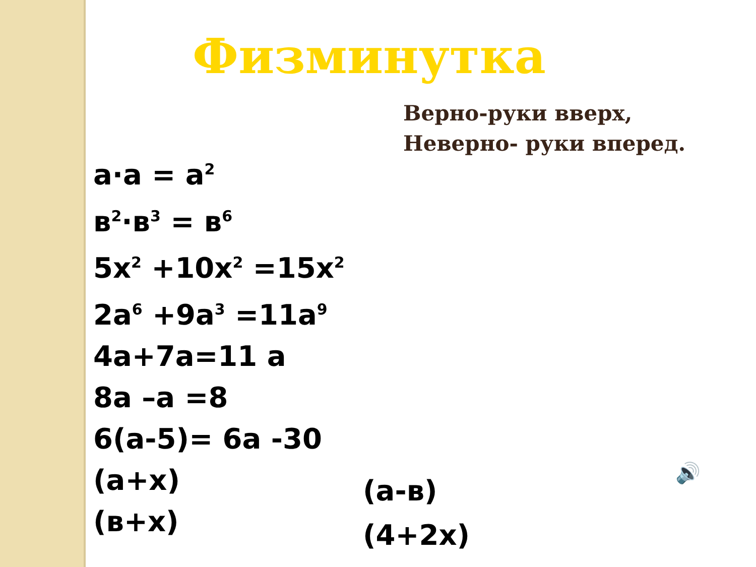Физминутка
Верно-руки вверх,
Неверно- руки вперед.
a·a = a<sup>2</sup>
в<sup>2</sup>·в<sup>3</sup> = в<sup>6</sup>
5x<sup>2</sup> +10x<sup>2</sup> =15x<sup>2</sup>
2a<sup>6</sup> +9a<sup>3</sup> =11a<sup>9</sup>
4a+7a=11 a
8a –a =8
6(a-5)= 6a -30
(a+x)
(в+x)
(a-в)
(4+2x)
🔊